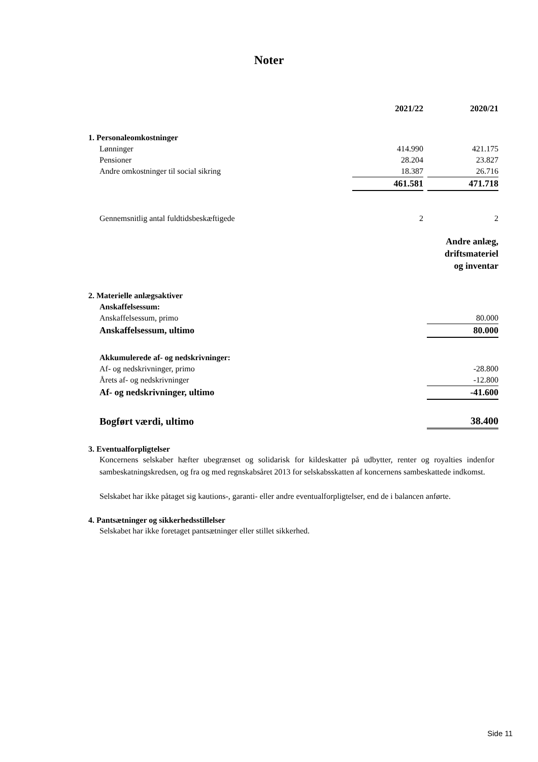Noter
| | 2021/22 | | 2020/21 |
| 1. Personaleomkostninger | | | |
| Lønninger | 414.990 | | 421.175 |
| Pensioner | 28.204 | | 23.827 |
| Andre omkostninger til social sikring | 18.387 | | 26.716 |
| | 461.581 | | 471.718 |
| Gennemsnitlig antal fuldtidsbeskæftigede | 2 | | 2 |
| | Andre anlæg, driftsmateriel og inventar |
| 2. Materielle anlægsaktiver | |
| Anskaffelsessum: | |
| Anskaffelsessum, primo | 80.000 |
| Anskaffelsessum, ultimo | 80.000 |
| Akkumulerede af- og nedskrivninger: | |
| Af- og nedskrivninger, primo | -28.800 |
| Årets af- og nedskrivninger | -12.800 |
| Af- og nedskrivninger, ultimo | -41.600 |
| Bogført værdi, ultimo | 38.400 |
3. Eventualforpligtelser
Koncernens selskaber hæfter ubegrænset og solidarisk for kildeskatter på udbytter, renter og royalties indenfor sambeskatningskredsen, og fra og med regnskabsåret 2013 for selskabsskatten af koncernens sambeskattede indkomst.
Selskabet har ikke påtaget sig kautions-, garanti- eller andre eventualforpligtelser, end de i balancen anførte.
4. Pantsætninger og sikkerhedsstillelser
Selskabet har ikke foretaget pantsætninger eller stillet sikkerhed.
Side 11